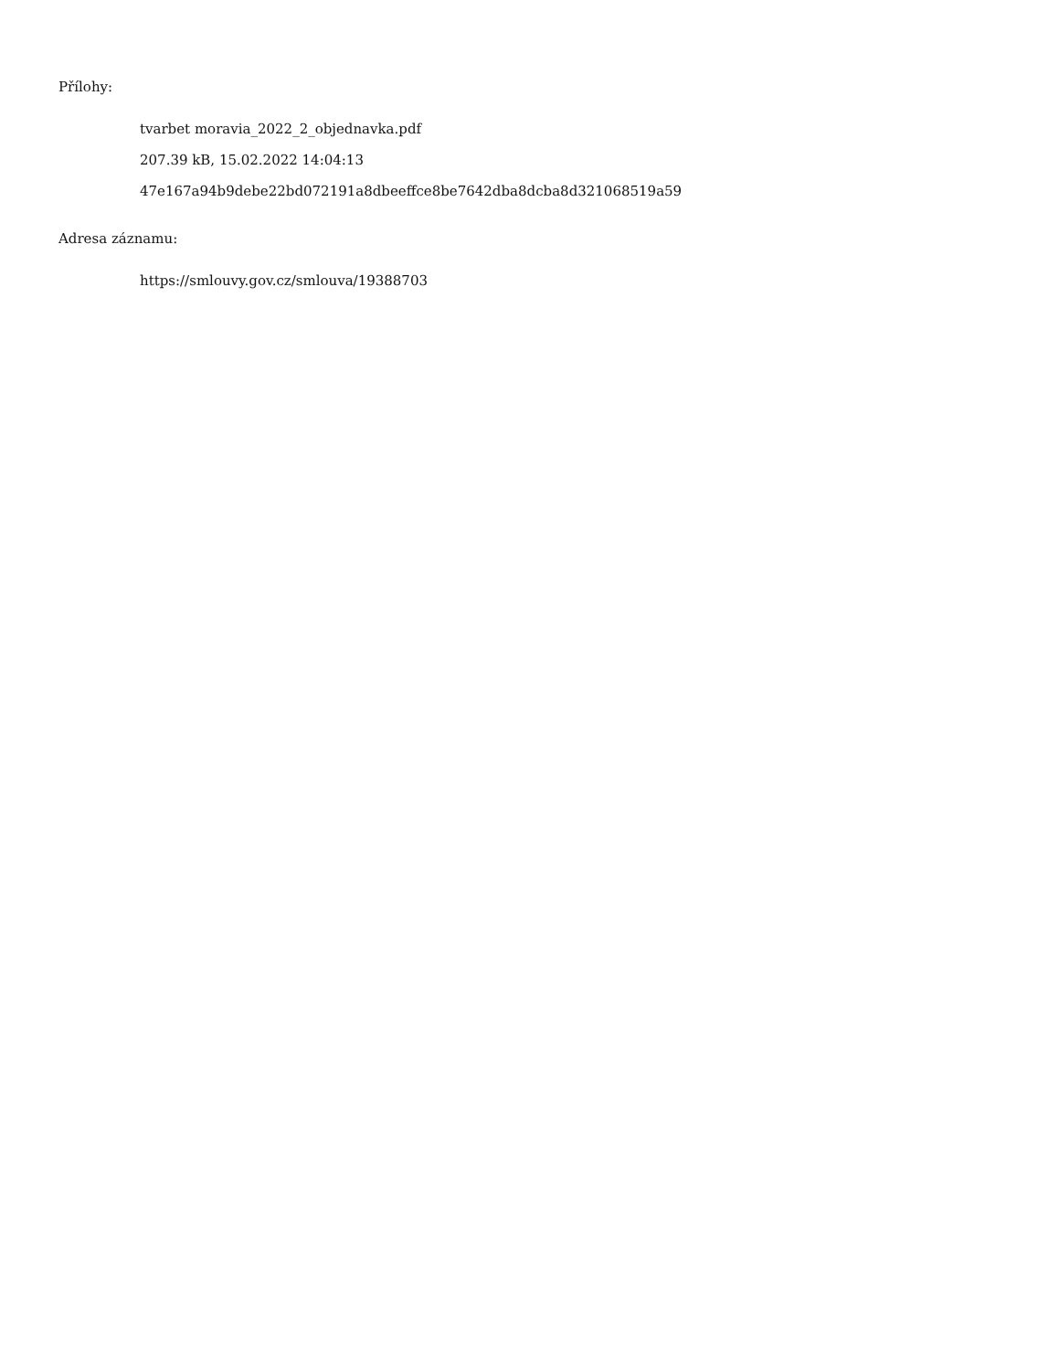Přílohy:
tvarbet moravia_2022_2_objednavka.pdf
207.39 kB, 15.02.2022 14:04:13
47e167a94b9debe22bd072191a8dbeeffce8be7642dba8dcba8d321068519a59
Adresa záznamu:
https://smlouvy.gov.cz/smlouva/19388703